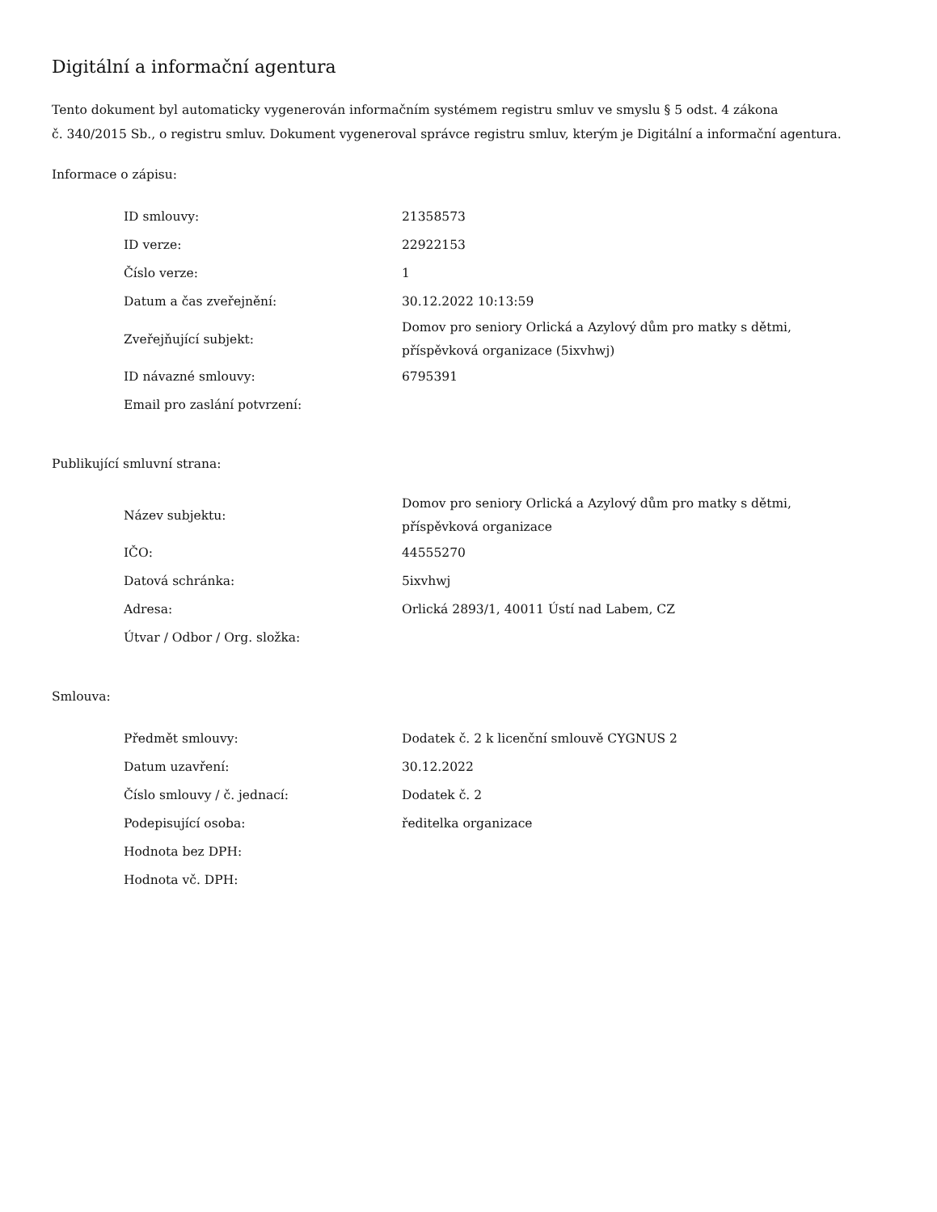Digitální a informační agentura
Tento dokument byl automaticky vygenerován informačním systémem registru smluv ve smyslu § 5 odst. 4 zákona
č. 340/2015 Sb., o registru smluv. Dokument vygeneroval správce registru smluv, kterým je Digitální a informační agentura.
Informace o zápisu:
| ID smlouvy: | 21358573 |
| ID verze: | 22922153 |
| Číslo verze: | 1 |
| Datum a čas zveřejnění: | 30.12.2022 10:13:59 |
| Zveřejňující subjekt: | Domov pro seniory Orlická a Azylový dům pro matky s dětmi, příspěvková organizace (5ixvhwj) |
| ID návazné smlouvy: | 6795391 |
| Email pro zaslání potvrzení: | |
Publikující smluvní strana:
| Název subjektu: | Domov pro seniory Orlická a Azylový dům pro matky s dětmi, příspěvková organizace |
| IČO: | 44555270 |
| Datová schránka: | 5ixvhwj |
| Adresa: | Orlická 2893/1, 40011 Ústí nad Labem, CZ |
| Útvar / Odbor / Org. složka: | |
Smlouva:
| Předmět smlouvy: | Dodatek č. 2 k licenční smlouvě CYGNUS 2 |
| Datum uzavření: | 30.12.2022 |
| Číslo smlouvy / č. jednací: | Dodatek č. 2 |
| Podepisující osoba: | ředitelka organizace |
| Hodnota bez DPH: | |
| Hodnota vč. DPH: | |